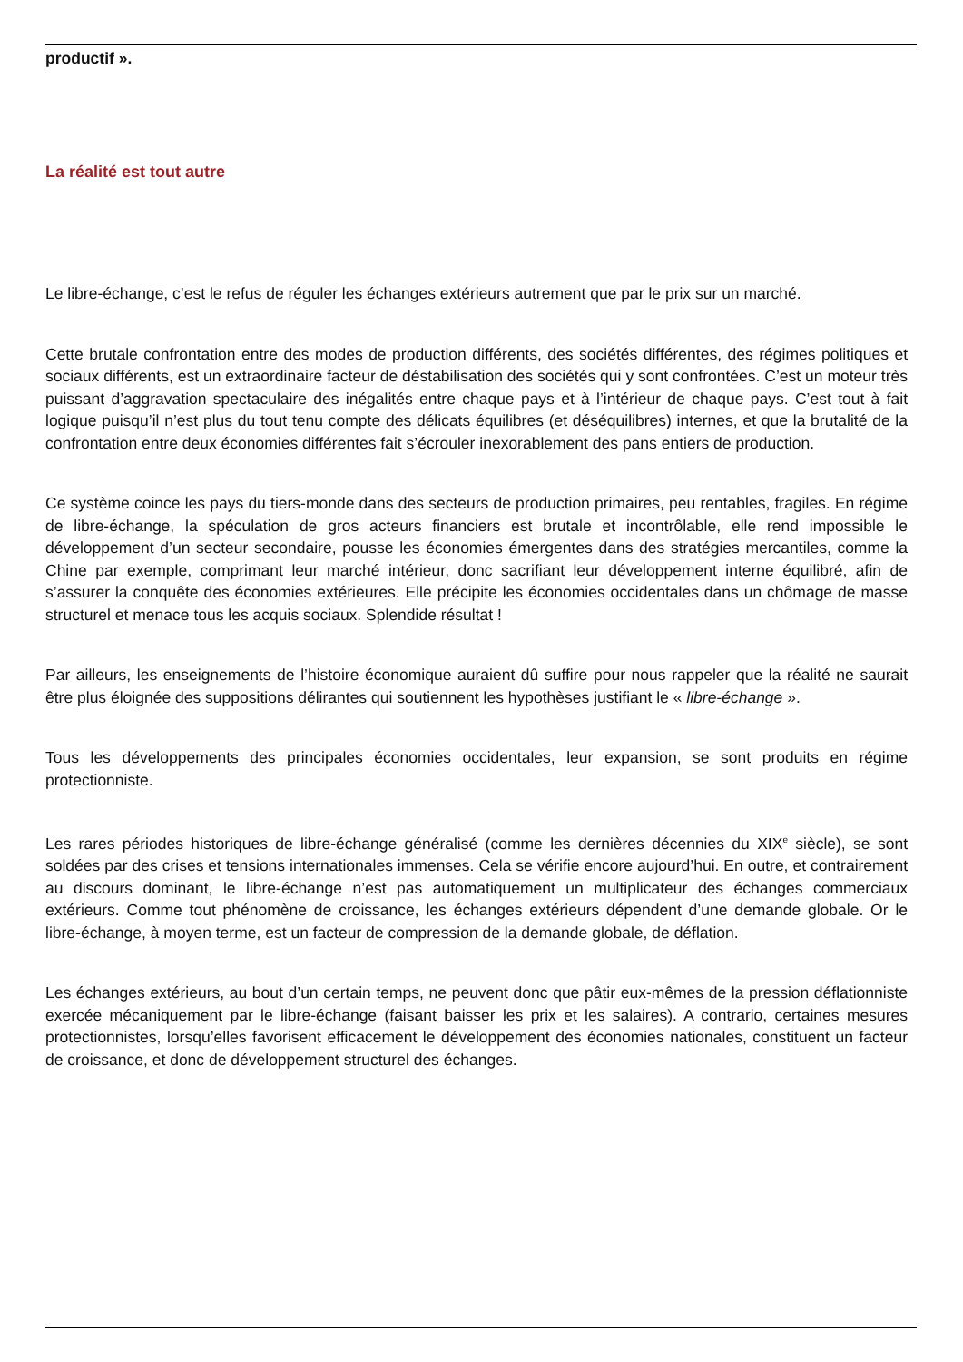productif ».
La réalité est tout autre
Le libre-échange, c’est le refus de réguler les échanges extérieurs autrement que par le prix sur un marché.
Cette brutale confrontation entre des modes de production différents, des sociétés différentes, des régimes politiques et sociaux différents, est un extraordinaire facteur de déstabilisation des sociétés qui y sont confrontées. C’est un moteur très puissant d’aggravation spectaculaire des inégalités entre chaque pays et à l’intérieur de chaque pays. C’est tout à fait logique puisqu’il n’est plus du tout tenu compte des délicats équilibres (et déséquilibres) internes, et que la brutalité de la confrontation entre deux économies différentes fait s’écrouler inexorablement des pans entiers de production.
Ce système coince les pays du tiers-monde dans des secteurs de production primaires, peu rentables, fragiles. En régime de libre-échange, la spéculation de gros acteurs financiers est brutale et incontrôlable, elle rend impossible le développement d’un secteur secondaire, pousse les économies émergentes dans des stratégies mercantiles, comme la Chine par exemple, comprimant leur marché intérieur, donc sacrifiant leur développement interne équilibré, afin de s’assurer la conquête des économies extérieures. Elle précipite les économies occidentales dans un chômage de masse structurel et menace tous les acquis sociaux. Splendide résultat !
Par ailleurs, les enseignements de l’histoire économique auraient dû suffire pour nous rappeler que la réalité ne saurait être plus éloignée des suppositions délirantes qui soutiennent les hypothèses justifiant le « libre-échange ».
Tous les développements des principales économies occidentales, leur expansion, se sont produits en régime protectionniste.
Les rares périodes historiques de libre-échange généralisé (comme les dernières décennies du XIX<sup>e</sup> siècle), se sont soldées par des crises et tensions internationales immenses. Cela se vérifie encore aujourd’hui. En outre, et contrairement au discours dominant, le libre-échange n’est pas automatiquement un multiplicateur des échanges commerciaux extérieurs. Comme tout phénomène de croissance, les échanges extérieurs dépendent d’une demande globale. Or le libre-échange, à moyen terme, est un facteur de compression de la demande globale, de déflation.
Les échanges extérieurs, au bout d’un certain temps, ne peuvent donc que pâtir eux-mêmes de la pression déflationniste exercée mécaniquement par le libre-échange (faisant baisser les prix et les salaires). A contrario, certaines mesures protectionnistes, lorsqu’elles favorisent efficacement le développement des économies nationales, constituent un facteur de croissance, et donc de développement structurel des échanges.